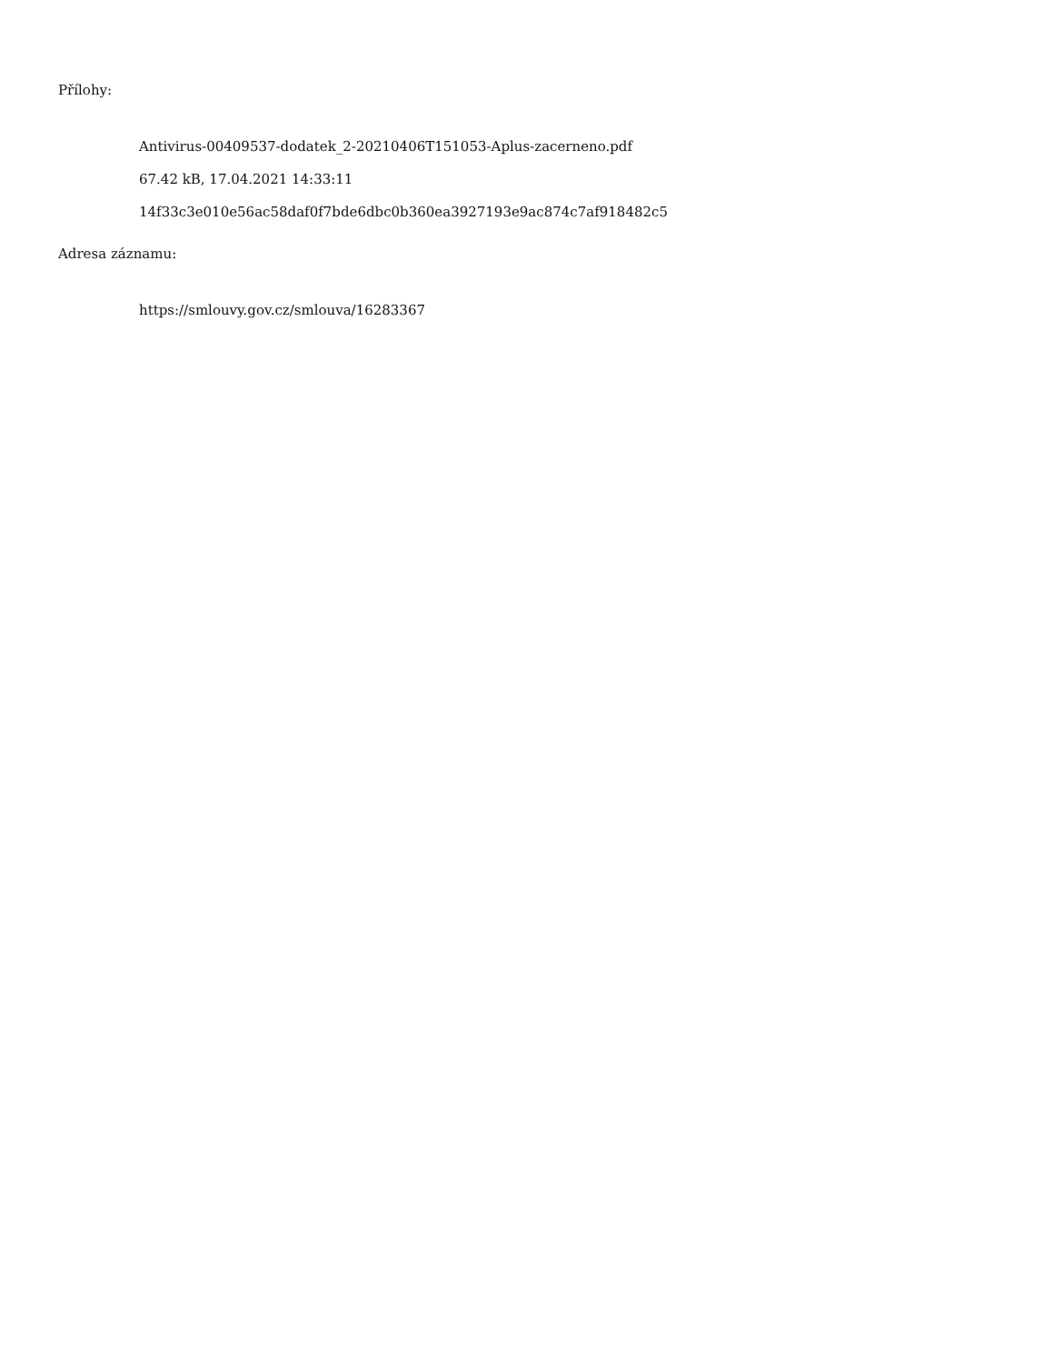Přílohy:
Antivirus-00409537-dodatek_2-20210406T151053-Aplus-zacerneno.pdf
67.42 kB, 17.04.2021 14:33:11
14f33c3e010e56ac58daf0f7bde6dbc0b360ea3927193e9ac874c7af918482c5
Adresa záznamu:
https://smlouvy.gov.cz/smlouva/16283367